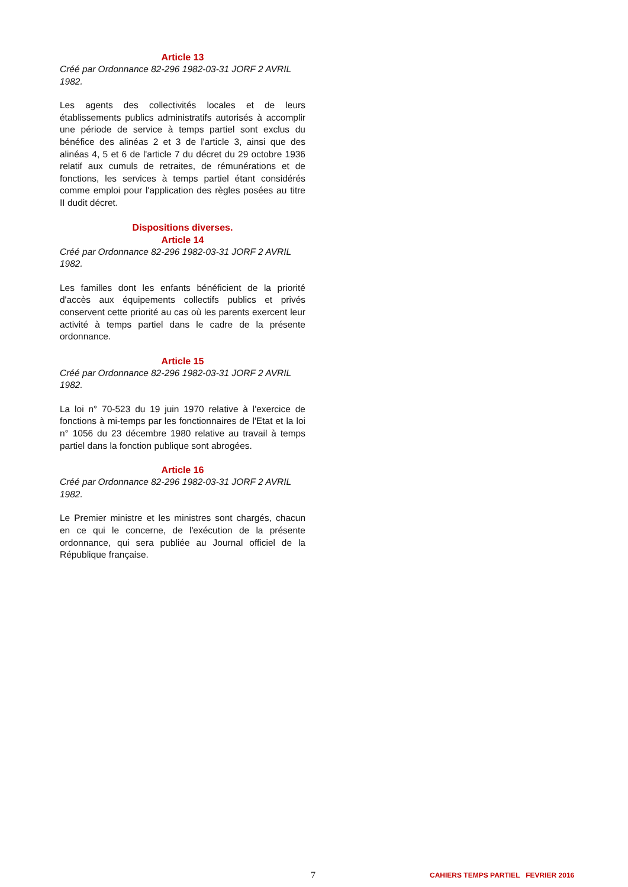Article 13
Créé par Ordonnance 82-296 1982-03-31 JORF 2 AVRIL 1982.
Les agents des collectivités locales et de leurs établissements publics administratifs autorisés à accomplir une période de service à temps partiel sont exclus du bénéfice des alinéas 2 et 3 de l'article 3, ainsi que des alinéas 4, 5 et 6 de l'article 7 du décret du 29 octobre 1936 relatif aux cumuls de retraites, de rémunérations et de fonctions, les services à temps partiel étant considérés comme emploi pour l'application des règles posées au titre II dudit décret.
Dispositions diverses.
Article 14
Créé par Ordonnance 82-296 1982-03-31 JORF 2 AVRIL 1982.
Les familles dont les enfants bénéficient de la priorité d'accès aux équipements collectifs publics et privés conservent cette priorité au cas où les parents exercent leur activité à temps partiel dans le cadre de la présente ordonnance.
Article 15
Créé par Ordonnance 82-296 1982-03-31 JORF 2 AVRIL 1982.
La loi n° 70-523 du 19 juin 1970 relative à l'exercice de fonctions à mi-temps par les fonctionnaires de l'Etat et la loi n° 1056 du 23 décembre 1980 relative au travail à temps partiel dans la fonction publique sont abrogées.
Article 16
Créé par Ordonnance 82-296 1982-03-31 JORF 2 AVRIL 1982.
Le Premier ministre et les ministres sont chargés, chacun en ce qui le concerne, de l'exécution de la présente ordonnance, qui sera publiée au Journal officiel de la République française.
7 CAHIERS TEMPS PARTIEL FEVRIER 2016